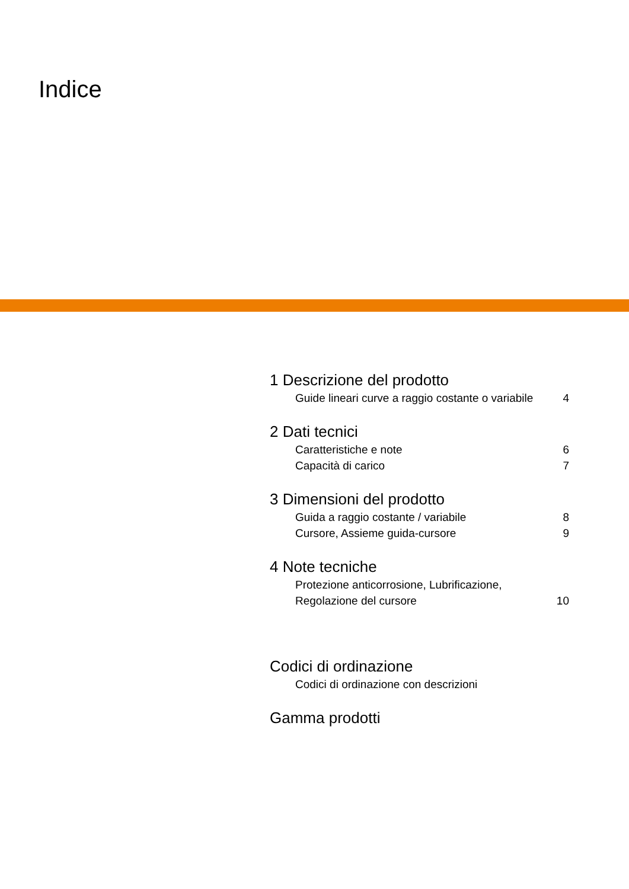Indice
1 Descrizione del prodotto
Guide lineari curve a raggio costante o variabile 4
2 Dati tecnici
Caratteristiche e note 6
Capacità di carico 7
3 Dimensioni del prodotto
Guida a raggio costante / variabile 8
Cursore, Assieme guida-cursore 9
4 Note tecniche
Protezione anticorrosione, Lubrificazione,
Regolazione del cursore 10
Codici di ordinazione
Codici di ordinazione con descrizioni
Gamma prodotti